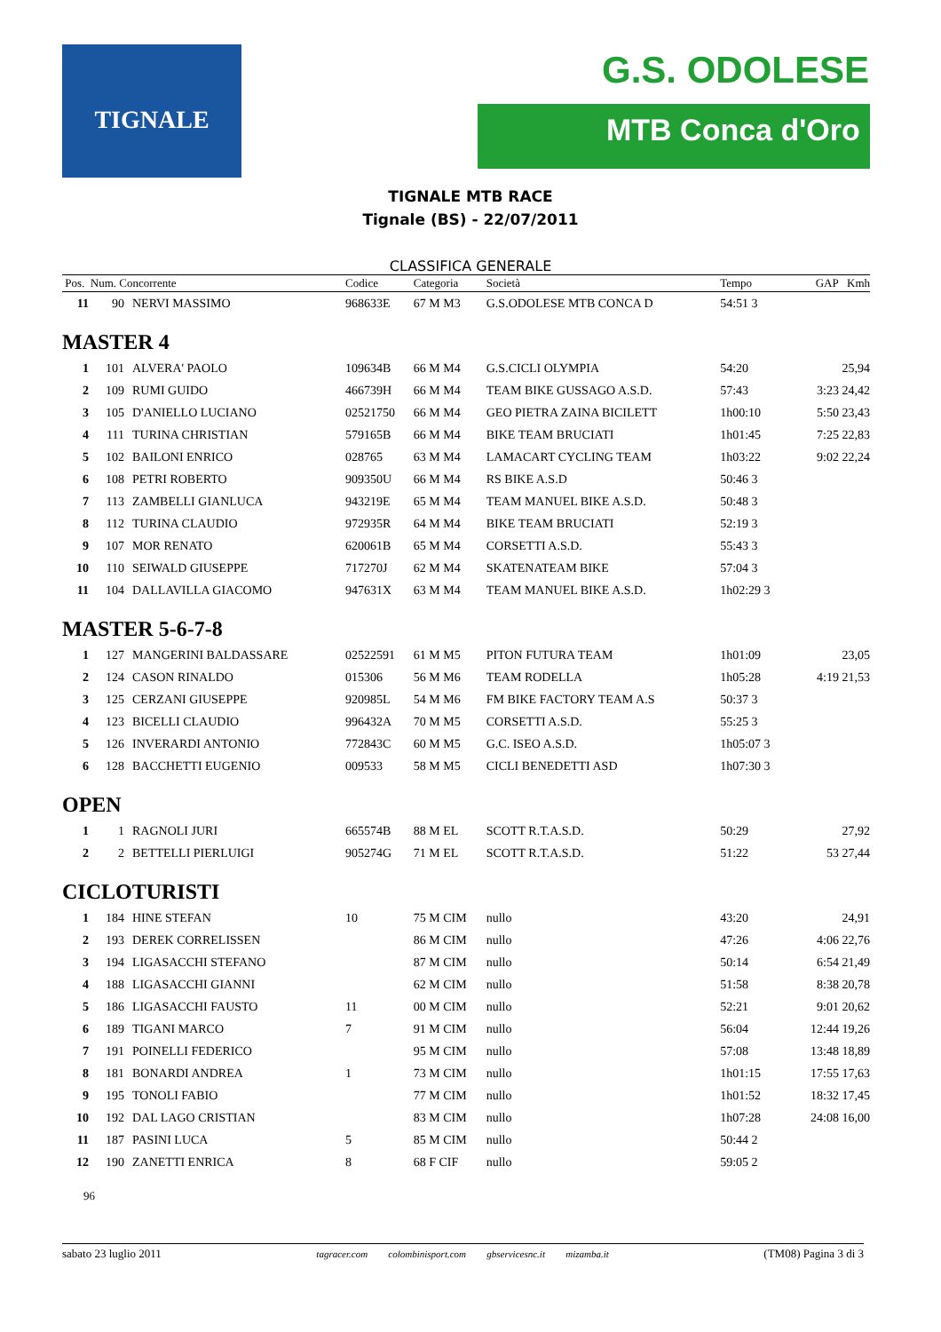TIGNALE
G.S. ODOLESE
MTB Conca d'Oro
TIGNALE MTB RACE
Tignale (BS) - 22/07/2011
CLASSIFICA GENERALE
| Pos. Num. Concorrente | | | Codice | Categoria | Società | Tempo | GAP Kmh |
| --- | --- | --- | --- | --- | --- | --- | --- |
| 11 | 90 | NERVI MASSIMO | 968633E | 67 M M3 | G.S.ODOLESE MTB CONCA D | 54:51 3 | |
| MASTER 4 | | | | | | | |
| 1 | 101 | ALVERA' PAOLO | 109634B | 66 M M4 | G.S.CICLI OLYMPIA | 54:20 | 25,94 |
| 2 | 109 | RUMI GUIDO | 466739H | 66 M M4 | TEAM BIKE GUSSAGO A.S.D. | 57:43 | 3:23 24,42 |
| 3 | 105 | D'ANIELLO LUCIANO | 02521750 | 66 M M4 | GEO PIETRA ZAINA BICILETT | 1h00:10 | 5:50 23,43 |
| 4 | 111 | TURINA CHRISTIAN | 579165B | 66 M M4 | BIKE TEAM BRUCIATI | 1h01:45 | 7:25 22,83 |
| 5 | 102 | BAILONI ENRICO | 028765 | 63 M M4 | LAMACART CYCLING TEAM | 1h03:22 | 9:02 22,24 |
| 6 | 108 | PETRI ROBERTO | 909350U | 66 M M4 | RS BIKE A.S.D | 50:46 3 | |
| 7 | 113 | ZAMBELLI GIANLUCA | 943219E | 65 M M4 | TEAM MANUEL BIKE A.S.D. | 50:48 3 | |
| 8 | 112 | TURINA CLAUDIO | 972935R | 64 M M4 | BIKE TEAM BRUCIATI | 52:19 3 | |
| 9 | 107 | MOR RENATO | 620061B | 65 M M4 | CORSETTI A.S.D. | 55:43 3 | |
| 10 | 110 | SEIWALD GIUSEPPE | 717270J | 62 M M4 | SKATENATEAM BIKE | 57:04 3 | |
| 11 | 104 | DALLAVILLA GIACOMO | 947631X | 63 M M4 | TEAM MANUEL BIKE A.S.D. | 1h02:29 3 | |
| MASTER 5-6-7-8 | | | | | | | |
| 1 | 127 | MANGERINI BALDASSARE | 02522591 | 61 M M5 | PITON FUTURA TEAM | 1h01:09 | 23,05 |
| 2 | 124 | CASON RINALDO | 015306 | 56 M M6 | TEAM RODELLA | 1h05:28 | 4:19 21,53 |
| 3 | 125 | CERZANI GIUSEPPE | 920985L | 54 M M6 | FM BIKE FACTORY TEAM A.S | 50:37 3 | |
| 4 | 123 | BICELLI CLAUDIO | 996432A | 70 M M5 | CORSETTI A.S.D. | 55:25 3 | |
| 5 | 126 | INVERARDI ANTONIO | 772843C | 60 M M5 | G.C. ISEO A.S.D. | 1h05:07 3 | |
| 6 | 128 | BACCHETTI EUGENIO | 009533 | 58 M M5 | CICLI BENEDETTI ASD | 1h07:30 3 | |
| OPEN | | | | | | | |
| 1 | 1 | RAGNOLI JURI | 665574B | 88 M EL | SCOTT R.T.A.S.D. | 50:29 | 27,92 |
| 2 | 2 | BETTELLI PIERLUIGI | 905274G | 71 M EL | SCOTT R.T.A.S.D. | 51:22 | 53 27,44 |
| CICLOTURISTI | | | | | | | |
| 1 | 184 | HINE STEFAN | 10 | 75 M CIM | nullo | 43:20 | 24,91 |
| 2 | 193 | DEREK CORRELISSEN | | 86 M CIM | nullo | 47:26 | 4:06 22,76 |
| 3 | 194 | LIGASACCHI STEFANO | | 87 M CIM | nullo | 50:14 | 6:54 21,49 |
| 4 | 188 | LIGASACCHI GIANNI | | 62 M CIM | nullo | 51:58 | 8:38 20,78 |
| 5 | 186 | LIGASACCHI FAUSTO | 11 | 00 M CIM | nullo | 52:21 | 9:01 20,62 |
| 6 | 189 | TIGANI MARCO | 7 | 91 M CIM | nullo | 56:04 | 12:44 19,26 |
| 7 | 191 | POINELLI FEDERICO | | 95 M CIM | nullo | 57:08 | 13:48 18,89 |
| 8 | 181 | BONARDI ANDREA | 1 | 73 M CIM | nullo | 1h01:15 | 17:55 17,63 |
| 9 | 195 | TONOLI FABIO | | 77 M CIM | nullo | 1h01:52 | 18:32 17,45 |
| 10 | 192 | DAL LAGO CRISTIAN | | 83 M CIM | nullo | 1h07:28 | 24:08 16,00 |
| 11 | 187 | PASINI LUCA | 5 | 85 M CIM | nullo | 50:44 2 | |
| 12 | 190 | ZANETTI ENRICA | 8 | 68 F CIF | nullo | 59:05 2 | |
96
sabato 23 luglio 2011 tagracer.com colombinisport.com gbservicesnc.it mizamba.it (TM08) Pagina 3 di 3